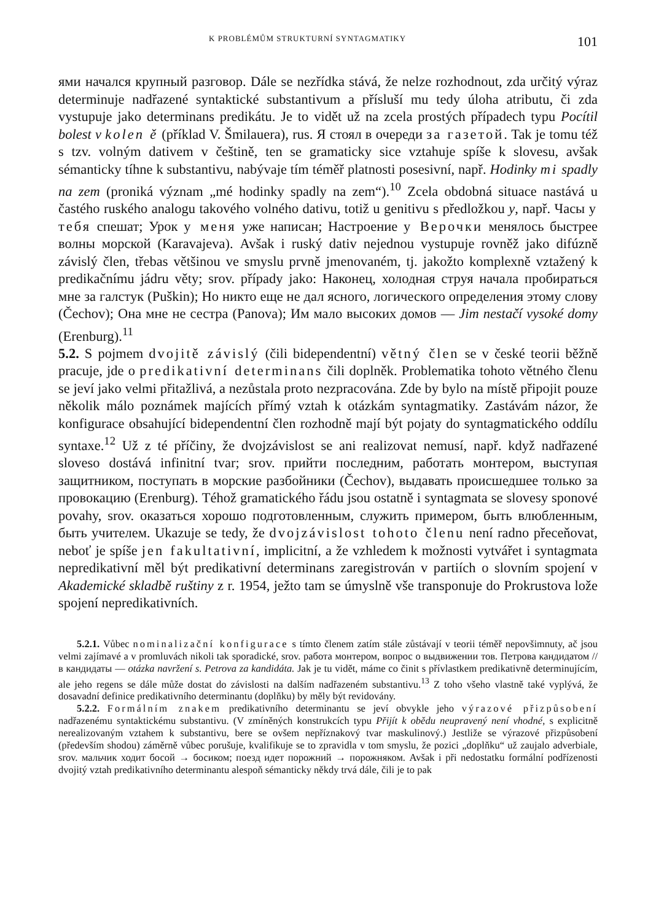K PROBLÉMŮM STRUKTURNÍ SYNTAGMATIKY 101
ями начался крупный разговор. Dále se nezřídka stává, že nelze rozhodnout, zda určitý výraz determinuje nadřazené syntaktické substantivum a přísluší mu tedy úloha atributu, či zda vystupuje jako determinans predikátu. Je to vidět už na zcela prostých případech typu Pocítil bolest v kolen ě (příklad V. Šmilauera), rus. Я стоял в очереди за газетой. Tak je tomu též s tzv. volným dativem v češtině, ten se gramaticky sice vztahuje spíše k slovesu, avšak sémanticky tíhne k substantivu, nabývaje tím téměř platnosti posesivní, např. Hodinky mi spadly na zem (proniká význam „mé hodinky spadly na zem“).<sup>10</sup> Zcela obdobná situace nastává u častého ruského analogu takového volného dativu, totiž u genitivu s předložkou y, např. Часы у тебя спешат; Урок у меня уже написан; Настроение у Верочки менялось быстрее волны морской (Karavajeva). Avšak i ruský dativ nejednou vystupuje rovněž jako difúzně závislý člen, třebas většinou ve smyslu prvně jmenovaném, tj. jakožto komplexně vztažený k predikačnímu jádru věty; srov. případy jako: Наконец, холодная струя начала пробираться мне за галстук (Puškin); Но никто еще не дал ясного, логического определения этому слову (Čechov); Она мне не сестра (Panova); Им мало высоких домов — Jim nestačí vysoké domy (Erenburg).<sup>11</sup>
5.2. S pojmem dvojitě závislý (čili bidependentní) větný člen se v české teorii běžně pracuje, jde o predikativní determinans čili doplněk. Problematika tohoto větného členu se jeví jako velmi přitažlivá, a nezůstala proto nezpracována. Zde by bylo na místě připojit pouze několik málo poznámek majících přímý vztah k otázkám syntagmatiky. Zastávám názor, že konfigurace obsahující bidependentní člen rozhodně mají být pojaty do syntagmatického oddílu syntaxe.<sup>12</sup> Už z té příčiny, že dvojzávislost se ani realizovat nemusí, např. když nadřazené sloveso dostává infinitní tvar; srov. прийти последним, работать монтером, выступая защитником, поступать в морские разбойники (Čechov), выдавать происшедшее только за провокацию (Erenburg). Téhož gramatického řádu jsou ostatně i syntagmata se slovesy sponové povahy, srov. оказаться хорошо подготовленным, служить примером, быть влюбленным, быть учителем. Ukazuje se tedy, že dvojzávislost tohoto členu není radno přeceňovat, neboť je spíše jen fakultativní, implicitní, a že vzhledem k možnosti vytvářet i syntagmata nepredikativní měl být predikativní determinans zaregistrován v partiích o slovním spojení v Akademické skladbě ruštiny z r. 1954, ježto tam se úmyslně vše transponuje do Prokrustova lože spojení nepredikativních.
5.2.1. Vůbec nominalizační konfigurace s tímto členem zatím stále zůstávají v teorii téměř nepovšimnuty, ač jsou velmi zajímavé a v promluvách nikoli tak sporadické, srov. работа монтером, вопрос о выдвижении тов. Петрова кандидатом // в кандидаты — otázka navržení s. Petrova za kandidáta. Jak je tu vidět, máme co činit s přívlastkem predikativně determinujícím, ale jeho regens se dále může dostat do závislosti na dalším nadřazeném substantivu.<sup>13</sup> Z toho všeho vlastně také vyplývá, že dosavadní definice predikativního determinantu (doplňku) by měly být revidovány.
5.2.2. Formálním znakem predikativního determinantu se jeví obvykle jeho výrazové přizpůsobení nadřazenému syntaktickému substantivu. (V zmíněných konstrukcích typu Přijít k obědu neupravený není vhodné, s explicitně nerealizovaným vztahem k substantivu, bere se ovšem nepříznakový tvar maskulinový.) Jestliže se výrazové přizpůsobení (především shodou) záměrně vůbec porušuje, kvalifikuje se to zpravidla v tom smyslu, že pozici „doplňku“ už zaujalo adverbiale, srov. мальчик ходит босой → босиком; поезд идет порожний → порожняком. Avšak i při nedostatku formální podřízenosti dvojitý vztah predikativního determinantu alespoň sémanticky někdy trvá dále, čili je to pak